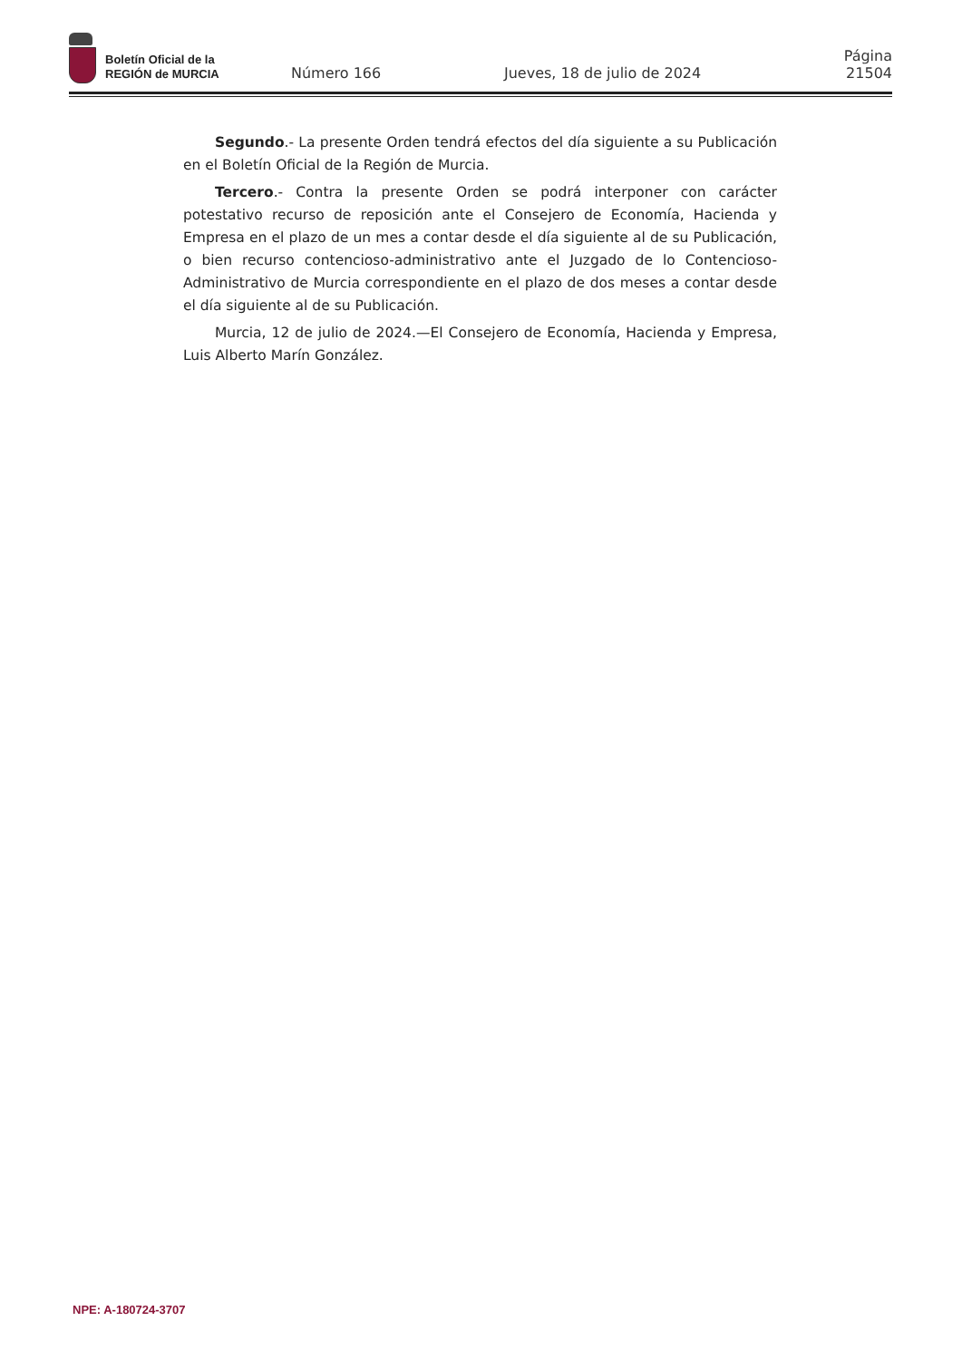Boletín Oficial de la
REGIÓN de MURCIA
Número 166
Jueves, 18 de julio de 2024
Página 21504
Segundo.- La presente Orden tendrá efectos del día siguiente a su Publicación en el Boletín Oficial de la Región de Murcia.
Tercero.- Contra la presente Orden se podrá interponer con carácter potestativo recurso de reposición ante el Consejero de Economía, Hacienda y Empresa en el plazo de un mes a contar desde el día siguiente al de su Publicación, o bien recurso contencioso-administrativo ante el Juzgado de lo Contencioso-Administrativo de Murcia correspondiente en el plazo de dos meses a contar desde el día siguiente al de su Publicación.
Murcia, 12 de julio de 2024.—El Consejero de Economía, Hacienda y Empresa, Luis Alberto Marín González.
NPE: A-180724-3707